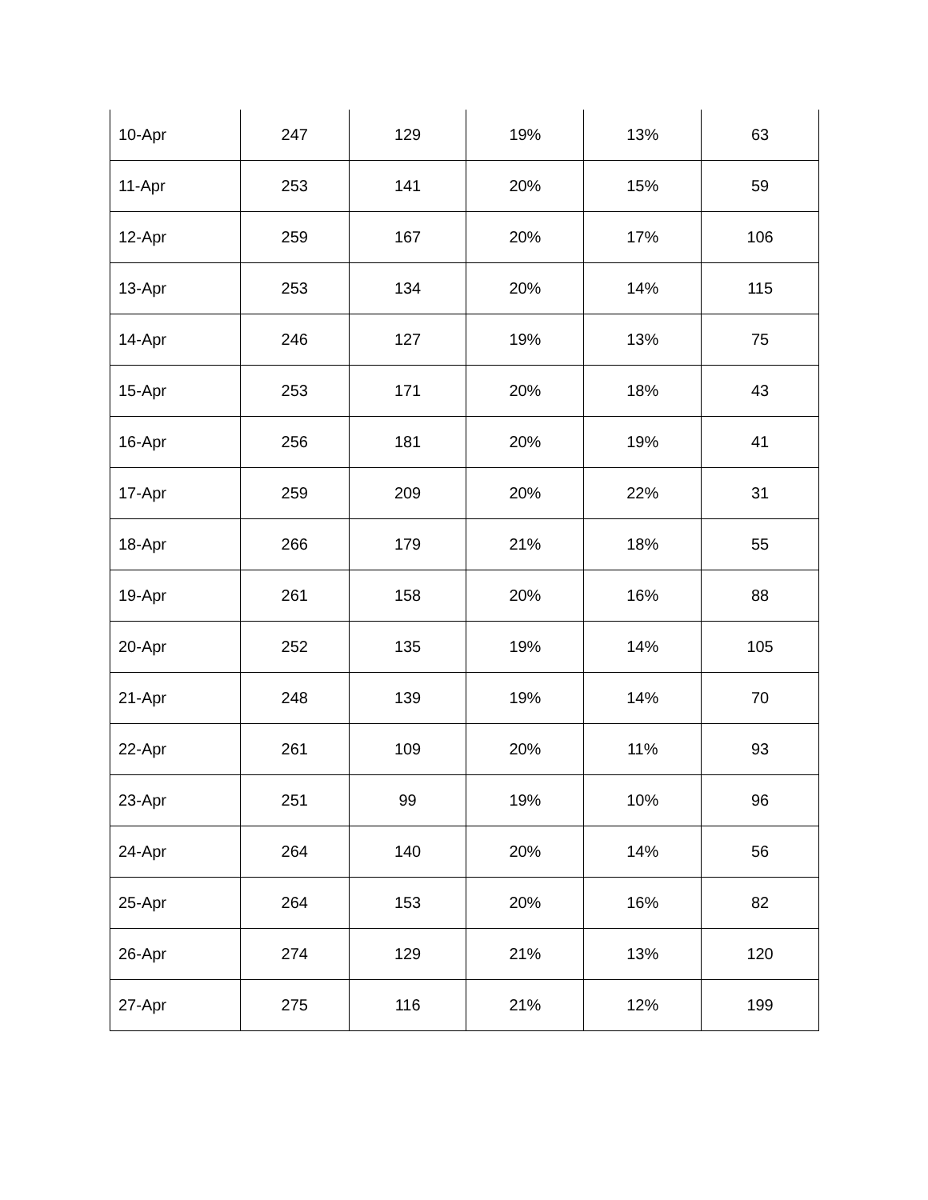| 10-Apr | 247 | 129 | 19% | 13% | 63 |
| 11-Apr | 253 | 141 | 20% | 15% | 59 |
| 12-Apr | 259 | 167 | 20% | 17% | 106 |
| 13-Apr | 253 | 134 | 20% | 14% | 115 |
| 14-Apr | 246 | 127 | 19% | 13% | 75 |
| 15-Apr | 253 | 171 | 20% | 18% | 43 |
| 16-Apr | 256 | 181 | 20% | 19% | 41 |
| 17-Apr | 259 | 209 | 20% | 22% | 31 |
| 18-Apr | 266 | 179 | 21% | 18% | 55 |
| 19-Apr | 261 | 158 | 20% | 16% | 88 |
| 20-Apr | 252 | 135 | 19% | 14% | 105 |
| 21-Apr | 248 | 139 | 19% | 14% | 70 |
| 22-Apr | 261 | 109 | 20% | 11% | 93 |
| 23-Apr | 251 | 99 | 19% | 10% | 96 |
| 24-Apr | 264 | 140 | 20% | 14% | 56 |
| 25-Apr | 264 | 153 | 20% | 16% | 82 |
| 26-Apr | 274 | 129 | 21% | 13% | 120 |
| 27-Apr | 275 | 116 | 21% | 12% | 199 |